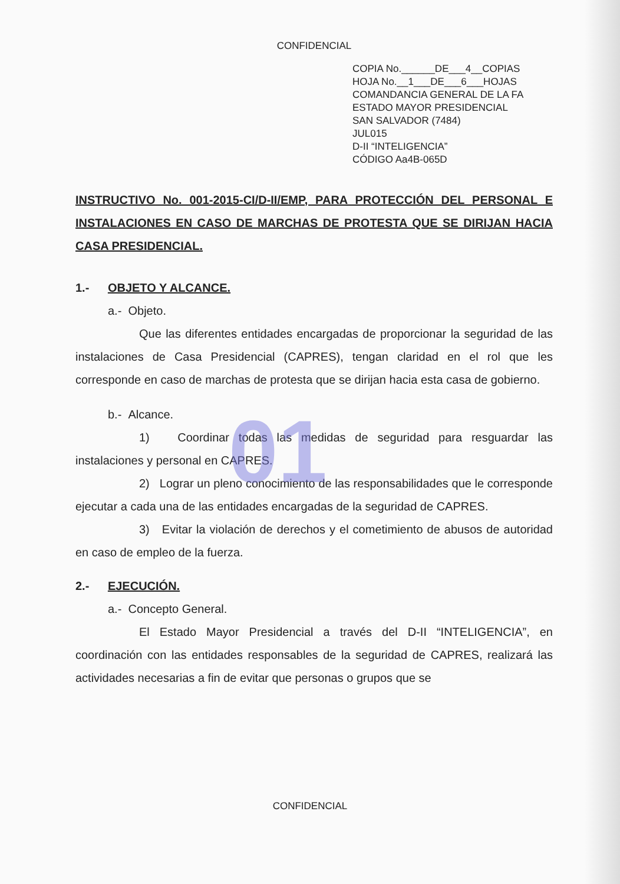01
CONFIDENCIAL
COPIA No.______DE___4__COPIAS
HOJA No.__1___DE___6___HOJAS
COMANDANCIA GENERAL DE LA FA
ESTADO MAYOR PRESIDENCIAL
SAN SALVADOR (7484)
JUL015
D-II “INTELIGENCIA”
CÓDIGO Aa4B-065D
INSTRUCTIVO No. 001-2015-CI/D-II/EMP, PARA PROTECCIÓN DEL PERSONAL E INSTALACIONES EN CASO DE MARCHAS DE PROTESTA QUE SE DIRIJAN HACIA CASA PRESIDENCIAL.
1.- OBJETO Y ALCANCE.
a.- Objeto.
Que las diferentes entidades encargadas de proporcionar la seguridad de las instalaciones de Casa Presidencial (CAPRES), tengan claridad en el rol que les corresponde en caso de marchas de protesta que se dirijan hacia esta casa de gobierno.
b.- Alcance.
1) Coordinar todas las medidas de seguridad para resguardar las instalaciones y personal en CAPRES.
2) Lograr un pleno conocimiento de las responsabilidades que le corresponde ejecutar a cada una de las entidades encargadas de la seguridad de CAPRES.
3) Evitar la violación de derechos y el cometimiento de abusos de autoridad en caso de empleo de la fuerza.
2.- EJECUCIÓN.
a.- Concepto General.
El Estado Mayor Presidencial a través del D-II “INTELIGENCIA”, en coordinación con las entidades responsables de la seguridad de CAPRES, realizará las actividades necesarias a fin de evitar que personas o grupos que se
CONFIDENCIAL